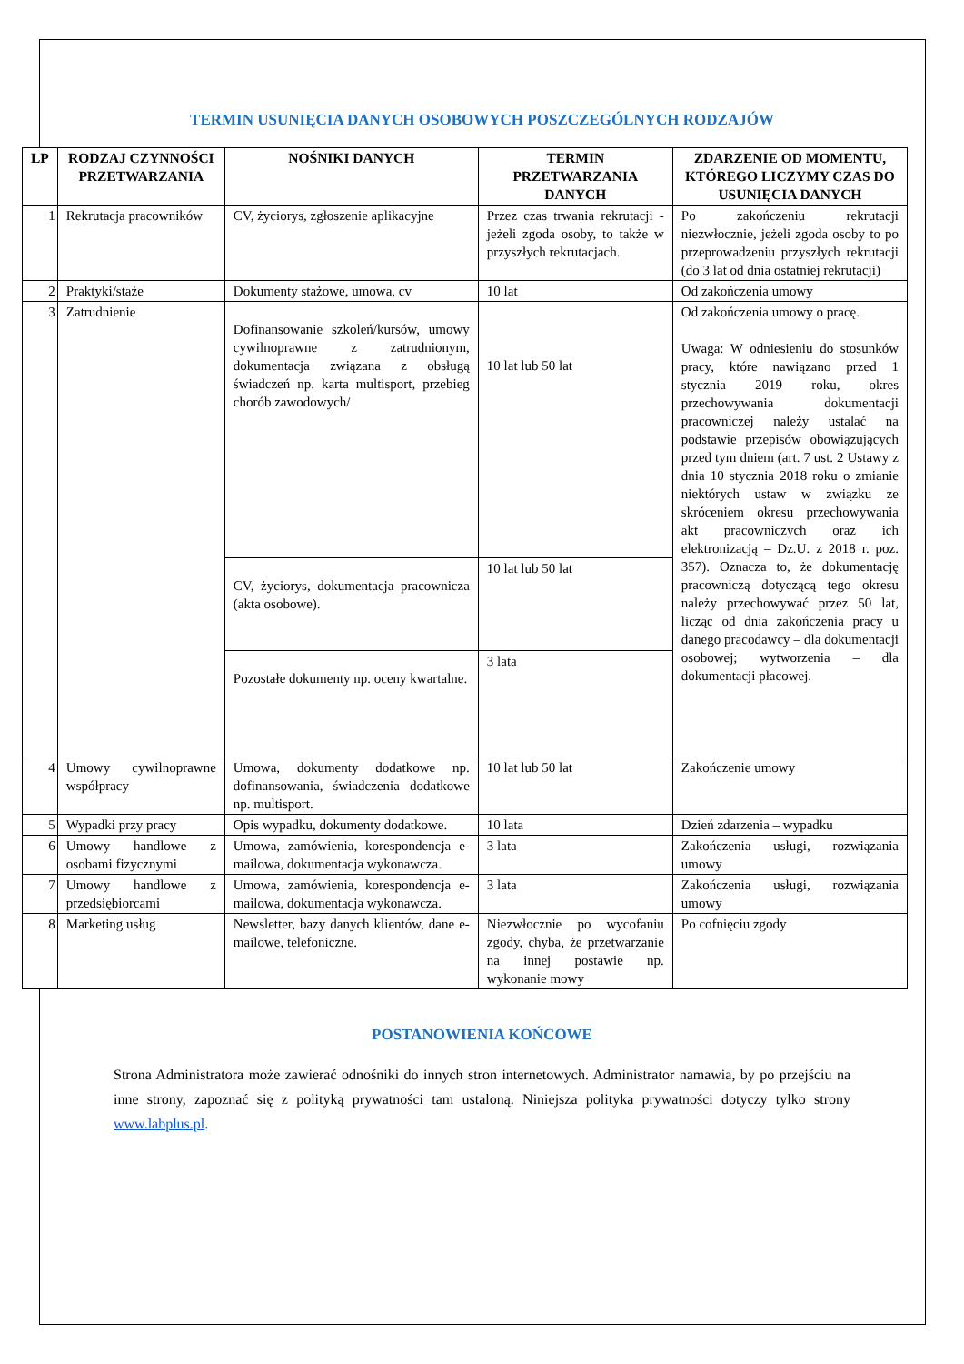TERMIN USUNIĘCIA DANYCH OSOBOWYCH POSZCZEGÓLNYCH RODZAJÓW
| LP | RODZAJ CZYNNOŚCI PRZETWARZANIA | NOŚNIKI DANYCH | TERMIN PRZETWARZANIA DANYCH | ZDARZENIE OD MOMENTU, KTÓREGO LICZYMY CZAS DO USUNIĘCIA DANYCH |
| --- | --- | --- | --- | --- |
| 1 | Rekrutacja pracowników | CV, życiorys, zgłoszenie aplikacyjne | Przez czas trwania rekrutacji - jeżeli zgoda osoby, to także w przyszłych rekrutacjach. | Po zakończeniu rekrutacji niezwłocznie, jeżeli zgoda osoby to po przeprowadzeniu przyszłych rekrutacji (do 3 lat od dnia ostatniej rekrutacji) |
| 2 | Praktyki/staże | Dokumenty stażowe, umowa, cv | 10 lat | Od zakończenia umowy |
| 3 | Zatrudnienie | Dofinansowanie szkoleń/kursów, umowy cywilnoprawne z zatrudnionym, dokumentacja związana z obsługą świadczeń np. karta multisport, przebieg chorób zawodowych/ | 10 lat lub 50 lat | Od zakończenia umowy o pracę. Uwaga: W odniesieniu do stosunków pracy, które nawiązano przed 1 stycznia 2019 roku, okres przechowywania dokumentacji pracowniczej należy ustalać na podstawie przepisów obowiązujących przed tym dniem (art. 7 ust. 2 Ustawy z dnia 10 stycznia 2018 roku o zmianie niektórych ustaw w związku ze skróceniem okresu przechowywania akt pracowniczych oraz ich elektronizacją – Dz.U. z 2018 r. poz. 357). Oznacza to, że dokumentację pracowniczą dotyczącą tego okresu należy przechowywać przez 50 lat, licząc od dnia zakończenia pracy u danego pracodawcy – dla dokumentacji osobowej; wytworzenia – dla dokumentacji płacowej. |
| | | CV, życiorys, dokumentacja pracownicza (akta osobowe). | 10 lat lub 50 lat | |
| | | Pozostałe dokumenty np. oceny kwartalne. | 3 lata | |
| 4 | Umowy cywilnoprawne współpracy | Umowa, dokumenty dodatkowe np. dofinansowania, świadczenia dodatkowe np. multisport. | 10 lat lub 50 lat | Zakończenie umowy |
| 5 | Wypadki przy pracy | Opis wypadku, dokumenty dodatkowe. | 10 lata | Dzień zdarzenia – wypadku |
| 6 | Umowy handlowe z osobami fizycznymi | Umowa, zamówienia, korespondencja e-mailowa, dokumentacja wykonawcza. | 3 lata | Zakończenia usługi, rozwiązania umowy |
| 7 | Umowy handlowe z przedsiębiorcami | Umowa, zamówienia, korespondencja e-mailowa, dokumentacja wykonawcza. | 3 lata | Zakończenia usługi, rozwiązania umowy |
| 8 | Marketing usług | Newsletter, bazy danych klientów, dane e-mailowe, telefoniczne. | Niezwłocznie po wycofaniu zgody, chyba, że przetwarzanie na innej postawie np. wykonanie mowy | Po cofnięciu zgody |
POSTANOWIENIA KOŃCOWE
Strona Administratora może zawierać odnośniki do innych stron internetowych. Administrator namawia, by po przejściu na inne strony, zapoznać się z polityką prywatności tam ustaloną. Niniejsza polityka prywatności dotyczy tylko strony www.labplus.pl.